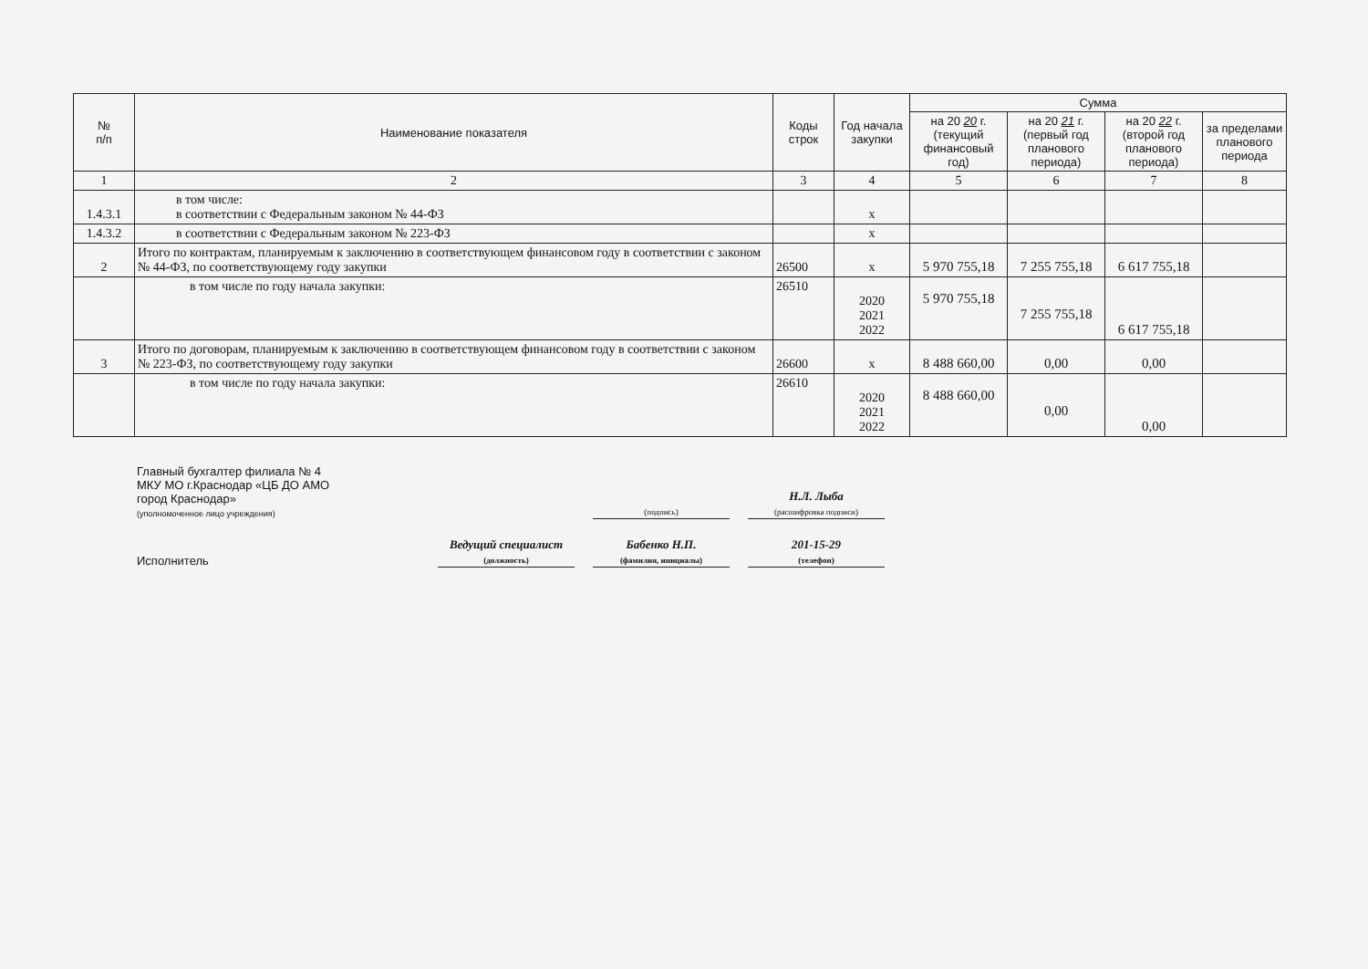| № п/п | Наименование показателя | Коды строк | Год начала закупки | Сумма | | | |
| --- | --- | --- | --- | --- | --- | --- | --- |
| | | | | на 20 20 г. (текущий финансовый год) | на 20 21 г. (первый год планового периода) | на 20 22 г. (второй год планового периода) | за пределами планового периода |
| 1 | 2 | 3 | 4 | 5 | 6 | 7 | 8 |
| 1.4.3.1 | в том числе: в соответствии с Федеральным законом № 44-ФЗ | | x | | | | |
| 1.4.3.2 | в соответствии с Федеральным законом № 223-ФЗ | | x | | | | |
| 2 | Итого по контрактам, планируемым к заключению в соответствующем финансовом году в соответствии с законом № 44-ФЗ, по соответствующему году закупки | 26500 | x | 5 970 755,18 | 7 255 755,18 | 6 617 755,18 | |
| | в том числе по году начала закупки: | 26510 | 2020 2021 2022 | 5 970 755,18 | 7 255 755,18 | 6 617 755,18 | |
| 3 | Итого по договорам, планируемым к заключению в соответствующем финансовом году в соответствии с законом № 223-ФЗ, по соответствующему году закупки | 26600 | x | 8 488 660,00 | 0,00 | 0,00 | |
| | в том числе по году начала закупки: | 26610 | 2020 2021 2022 | 8 488 660,00 | 0,00 | 0,00 | |
Главный бухгалтер филиала № 4
МКУ МО г.Краснодар «ЦБ ДО АМО
город Краснодар»
(уполномоченное лицо учреждения)
(подпись)
Н.Л. Лыба
(расшифровка подписи)
Исполнитель
Ведущий специалист
(должность)
Бабенко Н.П.
(фамилия, инициалы)
201-15-29
(телефон)